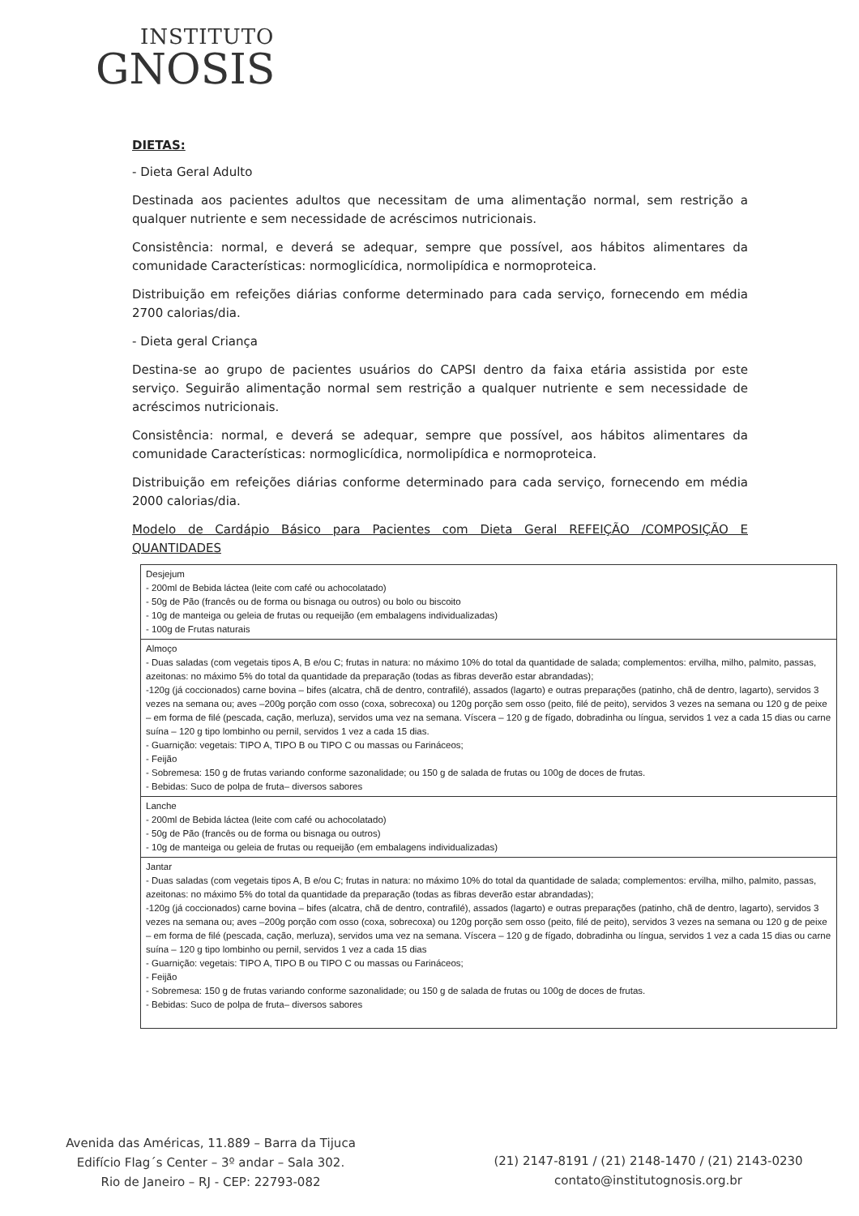INSTITUTO
GNOSIS
DIETAS:
- Dieta Geral Adulto
Destinada aos pacientes adultos que necessitam de uma alimentação normal, sem restrição a qualquer nutriente e sem necessidade de acréscimos nutricionais.
Consistência: normal, e deverá se adequar, sempre que possível, aos hábitos alimentares da comunidade Características: normoglicídica, normolipídica e normoproteica.
Distribuição em refeições diárias conforme determinado para cada serviço, fornecendo em média 2700 calorias/dia.
- Dieta geral Criança
Destina-se ao grupo de pacientes usuários do CAPSI dentro da faixa etária assistida por este serviço. Seguirão alimentação normal sem restrição a qualquer nutriente e sem necessidade de acréscimos nutricionais.
Consistência: normal, e deverá se adequar, sempre que possível, aos hábitos alimentares da comunidade Características: normoglicídica, normolipídica e normoproteica.
Distribuição em refeições diárias conforme determinado para cada serviço, fornecendo em média 2000 calorias/dia.
Modelo de Cardápio Básico para Pacientes com Dieta Geral REFEIÇÃO /COMPOSIÇÃO E QUANTIDADES
| Desjejum - 200ml de Bebida láctea (leite com café ou achocolatado) - 50g de Pão (francês ou de forma ou bisnaga ou outros) ou bolo ou biscoito - 10g de manteiga ou geleia de frutas ou requeijão (em embalagens individualizadas) - 100g de Frutas naturais |
| Almoço - Duas saladas (com vegetais tipos A, B e/ou C; frutas in natura: no máximo 10% do total da quantidade de salada; complementos: ervilha, milho, palmito, passas, azeitonas: no máximo 5% do total da quantidade da preparação (todas as fibras deverão estar abrandadas); -120g (já coccionados) carne bovina – bifes (alcatra, chã de dentro, contrafilé), assados (lagarto) e outras preparações (patinho, chã de dentro, lagarto), servidos 3 vezes na semana ou; aves –200g porção com osso (coxa, sobrecoxa) ou 120g porção sem osso (peito, filé de peito), servidos 3 vezes na semana ou 120 g de peixe – em forma de filé (pescada, cação, merluza), servidos uma vez na semana. Víscera – 120 g de fígado, dobradinha ou língua, servidos 1 vez a cada 15 dias ou carne suína – 120 g tipo lombinho ou pernil, servidos 1 vez a cada 15 dias. - Guarnição: vegetais: TIPO A, TIPO B ou TIPO C ou massas ou Farináceos; - Feijão - Sobremesa: 150 g de frutas variando conforme sazonalidade; ou 150 g de salada de frutas ou 100g de doces de frutas. - Bebidas: Suco de polpa de fruta– diversos sabores |
| Lanche - 200ml de Bebida láctea (leite com café ou achocolatado) - 50g de Pão (francês ou de forma ou bisnaga ou outros) - 10g de manteiga ou geleia de frutas ou requeijão (em embalagens individualizadas) |
| Jantar - Duas saladas (com vegetais tipos A, B e/ou C; frutas in natura: no máximo 10% do total da quantidade de salada; complementos: ervilha, milho, palmito, passas, azeitonas: no máximo 5% do total da quantidade da preparação (todas as fibras deverão estar abrandadas); -120g (já coccionados) carne bovina – bifes (alcatra, chã de dentro, contrafilé), assados (lagarto) e outras preparações (patinho, chã de dentro, lagarto), servidos 3 vezes na semana ou; aves –200g porção com osso (coxa, sobrecoxa) ou 120g porção sem osso (peito, filé de peito), servidos 3 vezes na semana ou 120 g de peixe – em forma de filé (pescada, cação, merluza), servidos uma vez na semana. Víscera – 120 g de fígado, dobradinha ou língua, servidos 1 vez a cada 15 dias ou carne suína – 120 g tipo lombinho ou pernil, servidos 1 vez a cada 15 dias - Guarnição: vegetais: TIPO A, TIPO B ou TIPO C ou massas ou Farináceos; - Feijão - Sobremesa: 150 g de frutas variando conforme sazonalidade; ou 150 g de salada de frutas ou 100g de doces de frutas. - Bebidas: Suco de polpa de fruta– diversos sabores |
Avenida das Américas, 11.889 – Barra da Tijuca
Edifício Flag´s Center – 3º andar – Sala 302.
Rio de Janeiro – RJ - CEP: 22793-082
(21) 2147-8191 / (21) 2148-1470 / (21) 2143-0230
contato@institutognosis.org.br